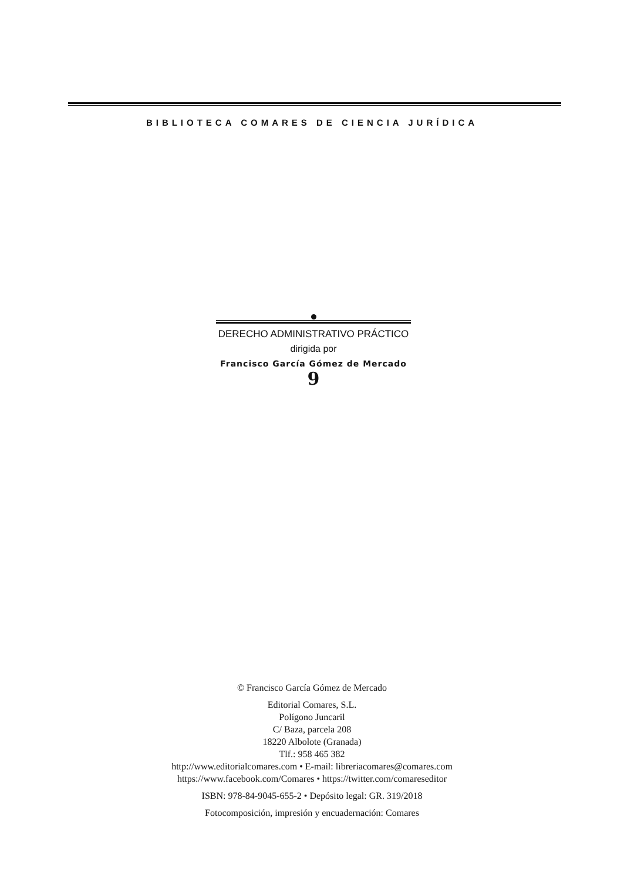BIBLIOTECA COMARES DE CIENCIA JURÍDICA
DERECHO ADMINISTRATIVO PRÁCTICO
dirigida por
Francisco García Gómez de Mercado
9
© Francisco García Gómez de Mercado
Editorial Comares, S.L.
Polígono Juncaril
C/ Baza, parcela 208
18220 Albolote (Granada)
Tlf.: 958 465 382
http://www.editorialcomares.com • E-mail: libreriacomares@comares.com
https://www.facebook.com/Comares • https://twitter.com/comareseditor
ISBN: 978-84-9045-655-2 • Depósito legal: GR. 319/2018
Fotocomposición, impresión y encuadernación: Comares